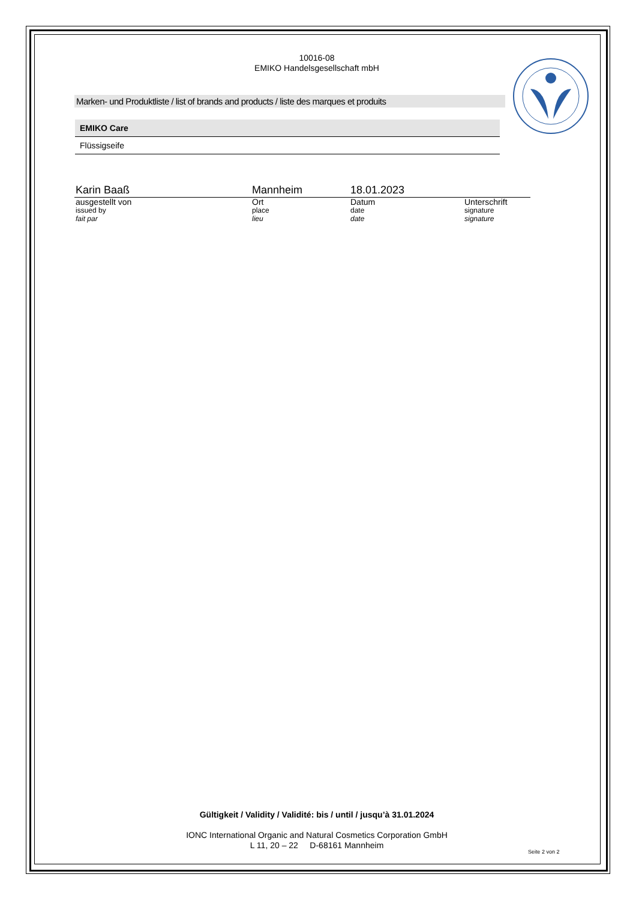10016-08
EMIKO Handelsgesellschaft mbH
Marken- und Produktliste / list of brands and products / liste des marques et produits
| EMIKO Care |
| --- |
| Flüssigseife |
| Karin Baaß | Mannheim | 18.01.2023 | |
| ausgestellt von | Ort | Datum | Unterschrift |
| issued by | place | date | signature |
| fait par | lieu | date | signature |
Gültigkeit / Validity / Validité: bis / until / jusqu’à 31.01.2024
IONC International Organic and Natural Cosmetics Corporation GmbH
L 11, 20 – 22 D-68161 Mannheim
Seite 2 von 2